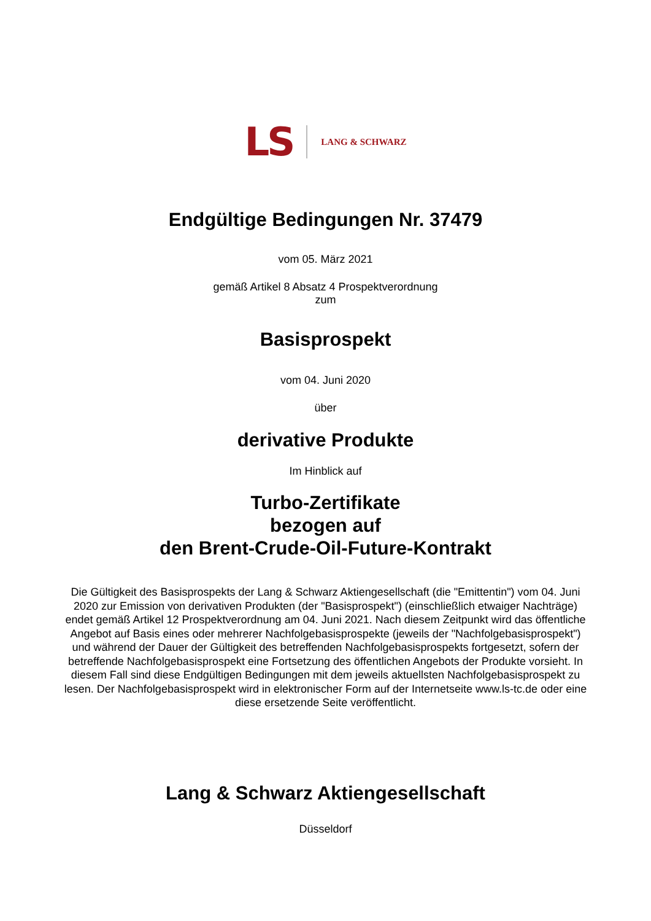LS LANG & SCHWARZ
Endgültige Bedingungen Nr. 37479
vom 05. März 2021
gemäß Artikel 8 Absatz 4 Prospektverordnung
zum
Basisprospekt
vom 04. Juni 2020
über
derivative Produkte
Im Hinblick auf
Turbo-Zertifikate
bezogen auf
den Brent-Crude-Oil-Future-Kontrakt
Die Gültigkeit des Basisprospekts der Lang & Schwarz Aktiengesellschaft (die "Emittentin") vom 04. Juni 2020 zur Emission von derivativen Produkten (der "Basisprospekt") (einschließlich etwaiger Nachträge) endet gemäß Artikel 12 Prospektverordnung am 04. Juni 2021. Nach diesem Zeitpunkt wird das öffentliche Angebot auf Basis eines oder mehrerer Nachfolgebasisprospekte (jeweils der "Nachfolgebasisprospekt") und während der Dauer der Gültigkeit des betreffenden Nachfolgebasisprospekts fortgesetzt, sofern der betreffende Nachfolgebasisprospekt eine Fortsetzung des öffentlichen Angebots der Produkte vorsieht. In diesem Fall sind diese Endgültigen Bedingungen mit dem jeweils aktuellsten Nachfolgebasisprospekt zu lesen. Der Nachfolgebasisprospekt wird in elektronischer Form auf der Internetseite www.ls-tc.de oder eine diese ersetzende Seite veröffentlicht.
Lang & Schwarz Aktiengesellschaft
Düsseldorf